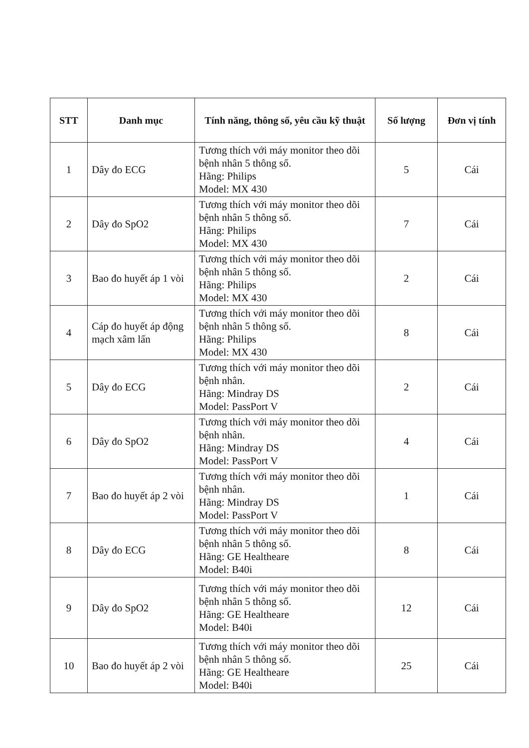| STT | Danh mục | Tính năng, thông số, yêu cầu kỹ thuật | Số lượng | Đơn vị tính |
| --- | --- | --- | --- | --- |
| 1 | Dây đo ECG | Tương thích với máy monitor theo dõi bệnh nhân 5 thông số. Hãng: Philips Model: MX 430 | 5 | Cái |
| 2 | Dây đo SpO2 | Tương thích với máy monitor theo dõi bệnh nhân 5 thông số. Hãng: Philips Model: MX 430 | 7 | Cái |
| 3 | Bao đo huyết áp 1 vòi | Tương thích với máy monitor theo dõi bệnh nhân 5 thông số. Hãng: Philips Model: MX 430 | 2 | Cái |
| 4 | Cáp đo huyết áp động mạch xâm lấn | Tương thích với máy monitor theo dõi bệnh nhân 5 thông số. Hãng: Philips Model: MX 430 | 8 | Cái |
| 5 | Dây đo ECG | Tương thích với máy monitor theo dõi bệnh nhân. Hãng: Mindray DS Model: PassPort V | 2 | Cái |
| 6 | Dây đo SpO2 | Tương thích với máy monitor theo dõi bệnh nhân. Hãng: Mindray DS Model: PassPort V | 4 | Cái |
| 7 | Bao đo huyết áp 2 vòi | Tương thích với máy monitor theo dõi bệnh nhân. Hãng: Mindray DS Model: PassPort V | 1 | Cái |
| 8 | Dây đo ECG | Tương thích với máy monitor theo dõi bệnh nhân 5 thông số. Hãng: GE Healtheare Model: B40i | 8 | Cái |
| 9 | Dây đo SpO2 | Tương thích với máy monitor theo dõi bệnh nhân 5 thông số. Hãng: GE Healtheare Model: B40i | 12 | Cái |
| 10 | Bao đo huyết áp 2 vòi | Tương thích với máy monitor theo dõi bệnh nhân 5 thông số. Hãng: GE Healtheare Model: B40i | 25 | Cái |